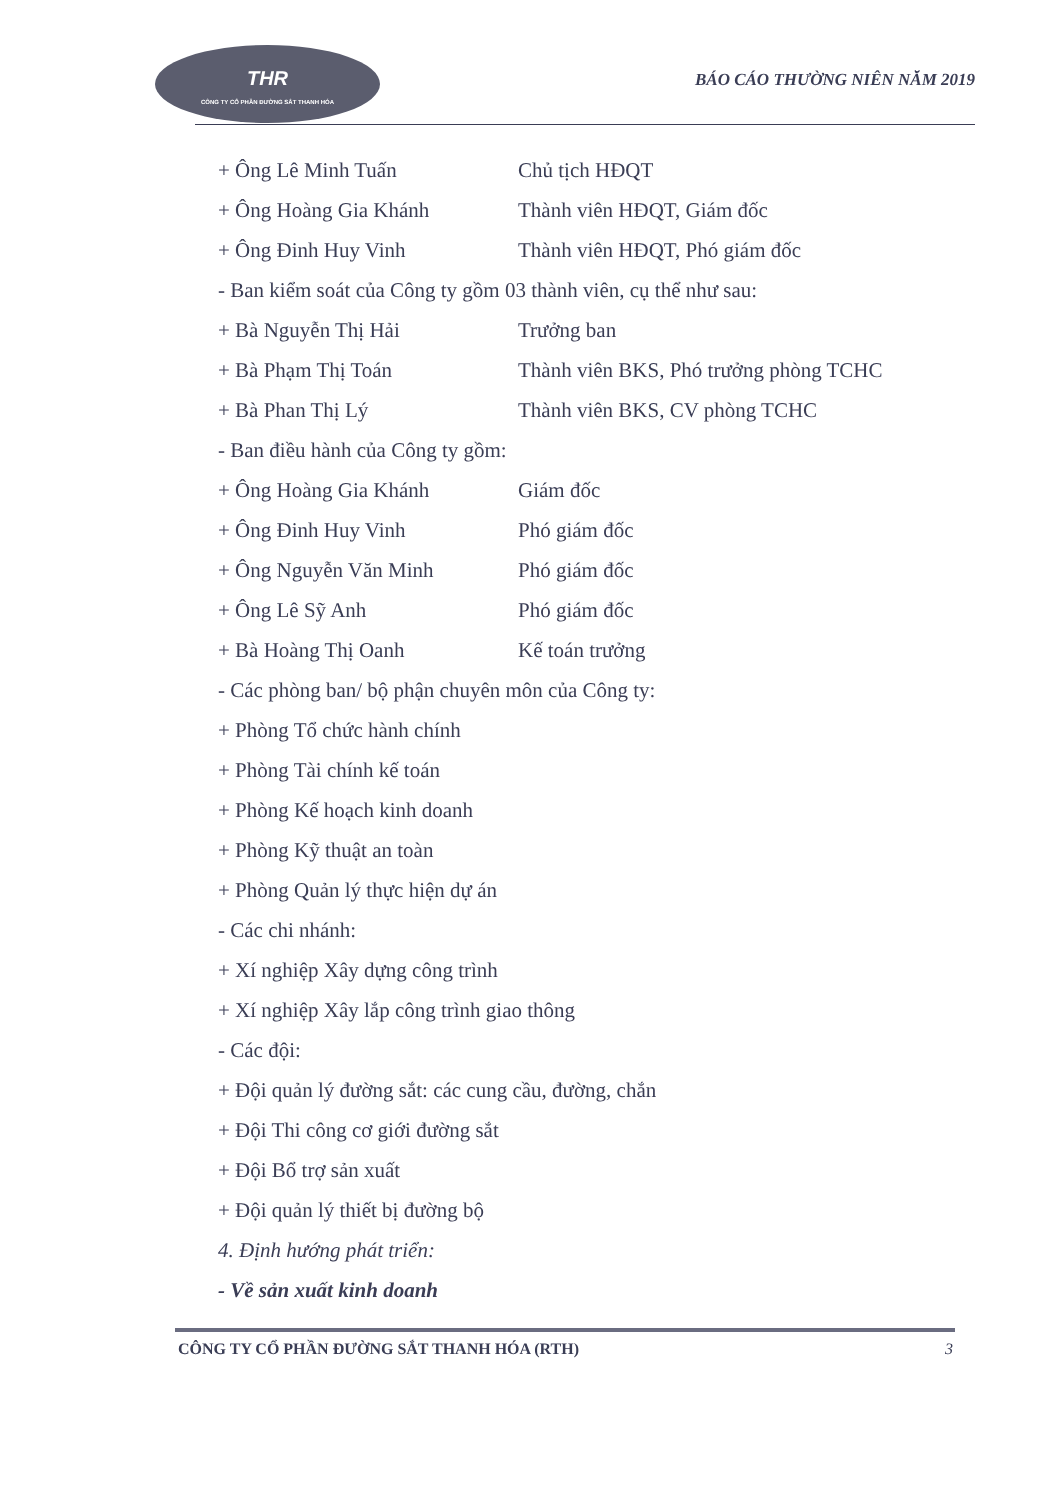THR
CÔNG TY CỔ PHẦN ĐƯỜNG SẮT THANH HÓA
BÁO CÁO THƯỜNG NIÊN NĂM 2019
+ Ông Lê Minh Tuấn Chủ tịch HĐQT
+ Ông Hoàng Gia Khánh Thành viên HĐQT, Giám đốc
+ Ông Đinh Huy Vinh Thành viên HĐQT, Phó giám đốc
- Ban kiểm soát của Công ty gồm 03 thành viên, cụ thể như sau:
+ Bà Nguyễn Thị Hải Trưởng ban
+ Bà Phạm Thị Toán Thành viên BKS, Phó trưởng phòng TCHC
+ Bà Phan Thị Lý Thành viên BKS, CV phòng TCHC
- Ban điều hành của Công ty gồm:
+ Ông Hoàng Gia Khánh Giám đốc
+ Ông Đinh Huy Vinh Phó giám đốc
+ Ông Nguyễn Văn Minh Phó giám đốc
+ Ông Lê Sỹ Anh Phó giám đốc
+ Bà Hoàng Thị Oanh Kế toán trưởng
- Các phòng ban/ bộ phận chuyên môn của Công ty:
+ Phòng Tổ chức hành chính
+ Phòng Tài chính kế toán
+ Phòng Kế hoạch kinh doanh
+ Phòng Kỹ thuật an toàn
+ Phòng Quản lý thực hiện dự án
- Các chi nhánh:
+ Xí nghiệp Xây dựng công trình
+ Xí nghiệp Xây lắp công trình giao thông
- Các đội:
+ Đội quản lý đường sắt: các cung cầu, đường, chắn
+ Đội Thi công cơ giới đường sắt
+ Đội Bổ trợ sản xuất
+ Đội quản lý thiết bị đường bộ
4. Định hướng phát triển:
- Về sản xuất kinh doanh
CÔNG TY CỔ PHẦN ĐƯỜNG SẮT THANH HÓA (RTH) 3